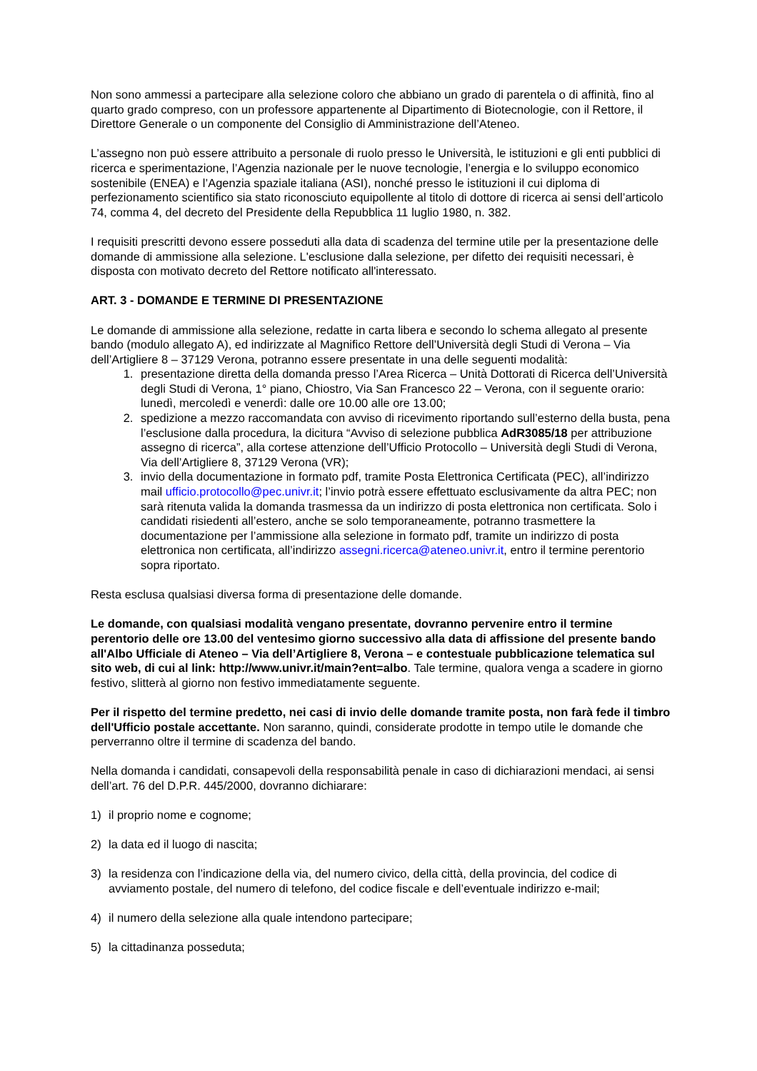Non sono ammessi a partecipare alla selezione coloro che abbiano un grado di parentela o di affinità, fino al quarto grado compreso, con un professore appartenente al Dipartimento di Biotecnologie, con il Rettore, il Direttore Generale o un componente del Consiglio di Amministrazione dell’Ateneo.
L’assegno non può essere attribuito a personale di ruolo presso le Università, le istituzioni e gli enti pubblici di ricerca e sperimentazione, l’Agenzia nazionale per le nuove tecnologie, l’energia e lo sviluppo economico sostenibile (ENEA) e l’Agenzia spaziale italiana (ASI), nonché presso le istituzioni il cui diploma di perfezionamento scientifico sia stato riconosciuto equipollente al titolo di dottore di ricerca ai sensi dell’articolo 74, comma 4, del decreto del Presidente della Repubblica 11 luglio 1980, n. 382.
I requisiti prescritti devono essere posseduti alla data di scadenza del termine utile per la presentazione delle domande di ammissione alla selezione. L'esclusione dalla selezione, per difetto dei requisiti necessari, è disposta con motivato decreto del Rettore notificato all'interessato.
ART. 3 - DOMANDE E TERMINE DI PRESENTAZIONE
Le domande di ammissione alla selezione, redatte in carta libera e secondo lo schema allegato al presente bando (modulo allegato A), ed indirizzate al Magnifico Rettore dell’Università degli Studi di Verona – Via dell’Artigliere 8 – 37129 Verona, potranno essere presentate in una delle seguenti modalità:
1. presentazione diretta della domanda presso l’Area Ricerca – Unità Dottorati di Ricerca dell’Università degli Studi di Verona, 1° piano, Chiostro, Via San Francesco 22 – Verona, con il seguente orario:
lunedì, mercoledì e venerdì: dalle ore 10.00 alle ore 13.00;
2. spedizione a mezzo raccomandata con avviso di ricevimento riportando sull’esterno della busta, pena l’esclusione dalla procedura, la dicitura “Avviso di selezione pubblica AdR3085/18 per attribuzione assegno di ricerca”, alla cortese attenzione dell’Ufficio Protocollo – Università degli Studi di Verona, Via dell’Artigliere 8, 37129 Verona (VR);
3. invio della documentazione in formato pdf, tramite Posta Elettronica Certificata (PEC), all’indirizzo mail ufficio.protocollo@pec.univr.it; l’invio potrà essere effettuato esclusivamente da altra PEC; non sarà ritenuta valida la domanda trasmessa da un indirizzo di posta elettronica non certificata. Solo i candidati risiedenti all’estero, anche se solo temporaneamente, potranno trasmettere la documentazione per l’ammissione alla selezione in formato pdf, tramite un indirizzo di posta elettronica non certificata, all’indirizzo assegni.ricerca@ateneo.univr.it, entro il termine perentorio sopra riportato.
Resta esclusa qualsiasi diversa forma di presentazione delle domande.
Le domande, con qualsiasi modalità vengano presentate, dovranno pervenire entro il termine perentorio delle ore 13.00 del ventesimo giorno successivo alla data di affissione del presente bando all'Albo Ufficiale di Ateneo – Via dell’Artigliere 8, Verona – e contestuale pubblicazione telematica sul sito web, di cui al link: http://www.univr.it/main?ent=albo. Tale termine, qualora venga a scadere in giorno festivo, slitterà al giorno non festivo immediatamente seguente.
Per il rispetto del termine predetto, nei casi di invio delle domande tramite posta, non farà fede il timbro dell'Ufficio postale accettante. Non saranno, quindi, considerate prodotte in tempo utile le domande che perverranno oltre il termine di scadenza del bando.
Nella domanda i candidati, consapevoli della responsabilità penale in caso di dichiarazioni mendaci, ai sensi dell’art. 76 del D.P.R. 445/2000, dovranno dichiarare:
1) il proprio nome e cognome;
2) la data ed il luogo di nascita;
3) la residenza con l’indicazione della via, del numero civico, della città, della provincia, del codice di avviamento postale, del numero di telefono, del codice fiscale e dell’eventuale indirizzo e-mail;
4) il numero della selezione alla quale intendono partecipare;
5) la cittadinanza posseduta;